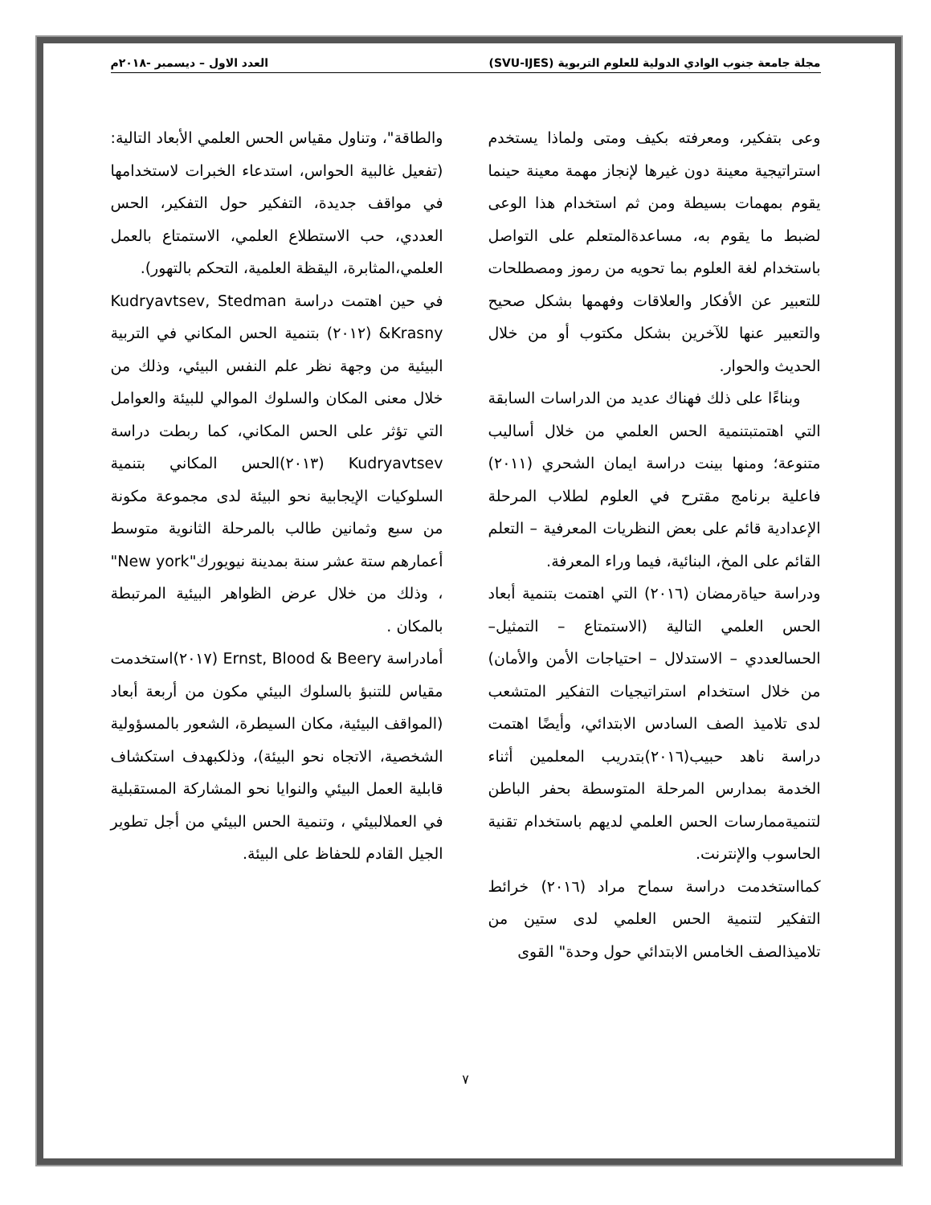مجلة جامعة جنوب الوادي الدولية للعلوم التربوية (SVU-IJES) العدد الاول – ديسمبر -٢٠١٨م
وعى بتفكير، ومعرفته بكيف ومتى ولماذا يستخدم استراتيجية معينة دون غيرها لإنجاز مهمة معينة حينما يقوم بمهمات بسيطة ومن ثم استخدام هذا الوعى لضبط ما يقوم به، مساعدةالمتعلم على التواصل باستخدام لغة العلوم بما تحويه من رموز ومصطلحات للتعبير عن الأفكار والعلاقات وفهمها بشكل صحيح والتعبير عنها للآخرين بشكل مكتوب أو من خلال الحديث والحوار.
وبناءًا على ذلك فهناك عديد من الدراسات السابقة التي اهتمتبتنمية الحس العلمي من خلال أساليب متنوعة؛ ومنها بينت دراسة ايمان الشحري (٢٠١١) فاعلية برنامج مقترح في العلوم لطلاب المرحلة الإعدادية قائم على بعض النظريات المعرفية – التعلم القائم على المخ، البنائية، فيما وراء المعرفة.
ودراسة حياةرمضان (٢٠١٦) التي اهتمت بتنمية أبعاد الحس العلمي التالية (الاستمتاع – التمثيل– الحسالعددي – الاستدلال – احتياجات الأمن والأمان) من خلال استخدام استراتيجيات التفكير المتشعب لدى تلاميذ الصف السادس الابتدائي، وأيضًا اهتمت دراسة ناهد حبيب(٢٠١٦)بتدريب المعلمين أثناء الخدمة بمدارس المرحلة المتوسطة بحفر الباطن لتنميةممارسات الحس العلمي لديهم باستخدام تقنية الحاسوب والإنترنت.
كمااستخدمت دراسة سماح مراد (٢٠١٦) خرائط التفكير لتنمية الحس العلمي لدى ستين من تلاميذالصف الخامس الابتدائي حول وحدة" القوى
والطاقة"، وتناول مقياس الحس العلمي الأبعاد التالية: (تفعيل غالبية الحواس، استدعاء الخبرات لاستخدامها في مواقف جديدة، التفكير حول التفكير، الحس العددي، حب الاستطلاع العلمي، الاستمتاع بالعمل العلمي،المثابرة، اليقظة العلمية، التحكم بالتهور).
في حين اهتمت دراسة Kudryavtsev, Stedman &Krasny (٢٠١٢) بتنمية الحس المكاني في التربية البيئية من وجهة نظر علم النفس البيئي، وذلك من خلال معنى المكان والسلوك الموالي للبيئة والعوامل التي تؤثر على الحس المكاني، كما ربطت دراسة Kudryavtsev (٢٠١٣)الحس المكاني بتنمية السلوكيات الإيجابية نحو البيئة لدى مجموعة مكونة من سبع وثمانين طالب بالمرحلة الثانوية متوسط أعمارهم ستة عشر سنة بمدينة نيويورك"New york" ، وذلك من خلال عرض الظواهر البيئية المرتبطة بالمكان .
أمادراسة Ernst, Blood & Beery (٢٠١٧)استخدمت مقياس للتنبؤ بالسلوك البيئي مكون من أربعة أبعاد (المواقف البيئية، مكان السيطرة، الشعور بالمسؤولية الشخصية، الاتجاه نحو البيئة)، وذلكبهدف استكشاف قابلية العمل البيئي والنوايا نحو المشاركة المستقبلية في العملالبيئي ، وتنمية الحس البيئي من أجل تطوير الجيل القادم للحفاظ على البيئة.
٧